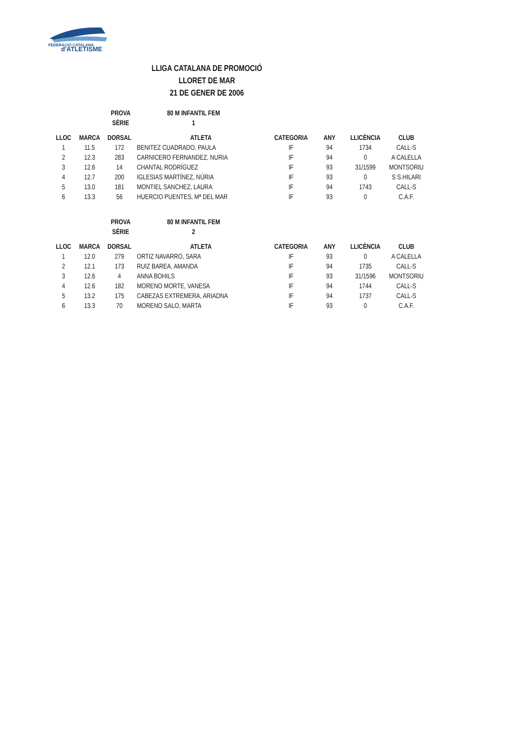FEDERACIÓ CATALANA
d'ATLETISME
LLIGA CATALANA DE PROMOCIÓ
LLORET DE MAR
21 DE GENER DE 2006
| | | PROVA | 80 M INFANTIL FEM |
| | | SÈRIE | 1 |
| LLOC | MARCA | DORSAL | ATLETA | CATEGORIA | ANY | LLICÈNCIA | CLUB |
| --- | --- | --- | --- | --- | --- | --- | --- |
| 1 | 11.5 | 172 | BENITEZ CUADRADO, PAULA | IF | 94 | 1734 | CALL-S |
| 2 | 12.3 | 283 | CARNICERO FERNANDEZ, NURIA | IF | 94 | 0 | A CALELLA |
| 3 | 12.6 | 14 | CHANTAL RODRÍGUEZ | IF | 93 | 31/1599 | MONTSORIU |
| 4 | 12.7 | 200 | IGLESIAS MARTÍNEZ, NÚRIA | IF | 93 | 0 | S S.HILARI |
| 5 | 13.0 | 181 | MONTIEL SANCHEZ, LAURA | IF | 94 | 1743 | CALL-S |
| 6 | 13.3 | 56 | HUERCIO PUENTES, Mª DEL MAR | IF | 93 | 0 | C.A.F. |
| | | PROVA | 80 M INFANTIL FEM |
| | | SÈRIE | 2 |
| LLOC | MARCA | DORSAL | ATLETA | CATEGORIA | ANY | LLICÈNCIA | CLUB |
| --- | --- | --- | --- | --- | --- | --- | --- |
| 1 | 12.0 | 279 | ORTIZ NAVARRO, SARA | IF | 93 | 0 | A CALELLA |
| 2 | 12.1 | 173 | RUIZ BAREA, AMANDA | IF | 94 | 1735 | CALL-S |
| 3 | 12.6 | 4 | ANNA BOHILS | IF | 93 | 31/1596 | MONTSORIU |
| 4 | 12.6 | 182 | MORENO MORTE, VANESA | IF | 94 | 1744 | CALL-S |
| 5 | 13.2 | 175 | CABEZAS EXTREMERA, ARIADNA | IF | 94 | 1737 | CALL-S |
| 6 | 13.3 | 70 | MORENO SALO, MARTA | IF | 93 | 0 | C.A.F. |